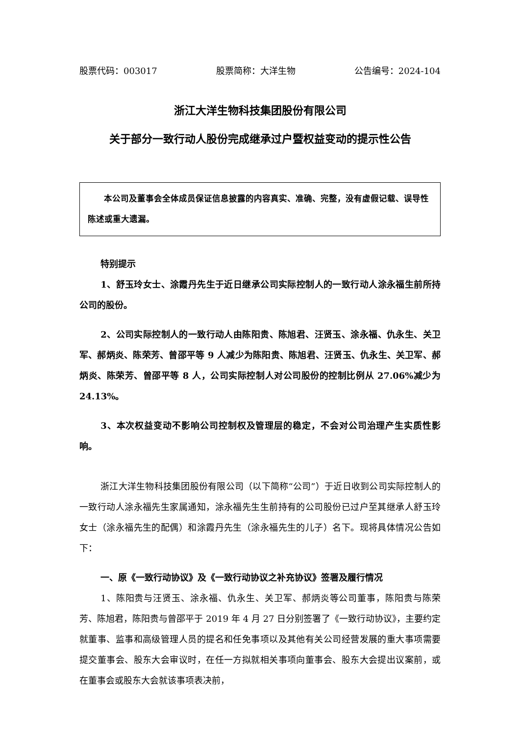股票代码：003017 股票简称：大洋生物 公告编号：2024-104
浙江大洋生物科技集团股份有限公司
关于部分一致行动人股份完成继承过户暨权益变动的提示性公告
本公司及董事会全体成员保证信息披露的内容真实、准确、完整，没有虚假记载、误导性陈述或重大遗漏。
特别提示
1、舒玉玲女士、涂霞丹先生于近日继承公司实际控制人的一致行动人涂永福生前所持公司的股份。
2、公司实际控制人的一致行动人由陈阳贵、陈旭君、汪贤玉、涂永福、仇永生、关卫军、郝炳炎、陈荣芳、曾邵平等 9 人减少为陈阳贵、陈旭君、汪贤玉、仇永生、关卫军、郝炳炎、陈荣芳、曾邵平等 8 人，公司实际控制人对公司股份的控制比例从 27.06%减少为 24.13%。
3、本次权益变动不影响公司控制权及管理层的稳定，不会对公司治理产生实质性影响。
浙江大洋生物科技集团股份有限公司（以下简称“公司”）于近日收到公司实际控制人的一致行动人涂永福先生家属通知，涂永福先生生前持有的公司股份已过户至其继承人舒玉玲女士（涂永福先生的配偶）和涂霞丹先生（涂永福先生的儿子）名下。现将具体情况公告如下：
一、原《一致行动协议》及《一致行动协议之补充协议》签署及履行情况
1、陈阳贵与汪贤玉、涂永福、仇永生、关卫军、郝炳炎等公司董事，陈阳贵与陈荣芳、陈旭君，陈阳贵与曾邵平于 2019 年 4 月 27 日分别签署了《一致行动协议》，主要约定就董事、监事和高级管理人员的提名和任免事项以及其他有关公司经营发展的重大事项需要提交董事会、股东大会审议时，在任一方拟就相关事项向董事会、股东大会提出议案前，或在董事会或股东大会就该事项表决前，